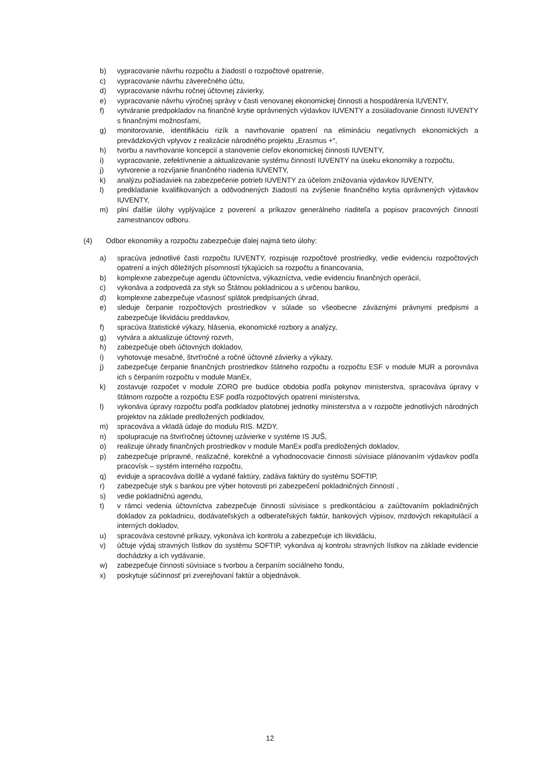b) vypracovanie návrhu rozpočtu a žiadostí o rozpočtové opatrenie,
c) vypracovanie návrhu záverečného účtu,
d) vypracovanie návrhu ročnej účtovnej závierky,
e) vypracovanie návrhu výročnej správy v časti venovanej ekonomickej činnosti a hospodárenia IUVENTY,
f) vytváranie predpokladov na finančné krytie oprávnených výdavkov IUVENTY a zosúlaďovanie činnosti IUVENTY s finančnými možnosťami,
g) monitorovanie, identifikáciu rizík a navrhovanie opatrení na elimináciu negatívnych ekonomických a prevádzkových vplyvov z realizácie národného projektu „Erasmus +“,
h) tvorbu a navrhovanie koncepcií a stanovenie cieľov ekonomickej činnosti IUVENTY,
i) vypracovanie, zefektívnenie a aktualizovanie systému činností IUVENTY na úseku ekonomiky a rozpočtu,
j) vytvorenie a rozvíjanie finančného riadenia IUVENTY,
k) analýzu požiadaviek na zabezpečenie potrieb IUVENTY za účelom znižovania výdavkov IUVENTY,
l) predkladanie kvalifikovaných a odôvodnených žiadostí na zvýšenie finančného krytia oprávnených výdavkov IUVENTY,
m) plní ďalšie úlohy vyplývajúce z poverení a príkazov generálneho riaditeľa a popisov pracovných činností zamestnancov odboru.
(4) Odbor ekonomiky a rozpočtu zabezpečuje ďalej najmä tieto úlohy:
a) spracúva jednotlivé časti rozpočtu IUVENTY, rozpisuje rozpočtové prostriedky, vedie evidenciu rozpočtových opatrení a iných dôležitých písomností týkajúcich sa rozpočtu a financovania,
b) komplexne zabezpečuje agendu účtovníctva, výkazníctva, vedie evidenciu finančných operácií,
c) vykonáva a zodpovedá za styk so Štátnou pokladnicou a s určenou bankou,
d) komplexne zabezpečuje včasnosť splátok predpísaných úhrad,
e) sleduje čerpanie rozpočtových prostriedkov v súlade so všeobecne záväznými právnymi predpismi a zabezpečuje likvidáciu preddavkov,
f) spracúva štatistické výkazy, hlásenia, ekonomické rozbory a analýzy,
g) vytvára a aktualizuje účtovný rozvrh,
h) zabezpečuje obeh účtovných dokladov,
i) vyhotovuje mesačné, štvrťročné a ročné účtovné závierky a výkazy,
j) zabezpečuje čerpanie finančných prostriedkov štátneho rozpočtu a rozpočtu ESF v module MUR a porovnáva ich s čerpaním rozpočtu v module ManEx,
k) zostavuje rozpočet v module ZORO pre budúce obdobia podľa pokynov ministerstva, spracováva úpravy v štátnom rozpočte a rozpočtu ESF podľa rozpočtových opatrení ministerstva,
l) vykonáva úpravy rozpočtu podľa podkladov platobnej jednotky ministerstva a v rozpočte jednotlivých národných projektov na základe predložených podkladov,
m) spracováva a vkladá údaje do modulu RIS. MZDY,
n) spolupracuje na štvrťročnej účtovnej uzávierke v systéme IS JUŠ,
o) realizuje úhrady finančných prostriedkov v module ManEx podľa predložených dokladov,
p) zabezpečuje prípravné, realizačné, korekčné a vyhodnocovacie činnosti súvisiace plánovaním výdavkov podľa pracovísk – systém interného rozpočtu,
q) eviduje a spracováva došlé a vydané faktúry, zadáva faktúry do systému SOFTIP,
r) zabezpečuje styk s bankou pre výber hotovosti pri zabezpečení pokladničných činností ,
s) vedie pokladničnú agendu,
t) v rámci vedenia účtovníctva zabezpečuje činnosti súvisiace s predkontáciou a zaúčtovaním pokladničných dokladov za pokladnicu, dodávateľských a odberateľských faktúr, bankových výpisov, mzdových rekapitulácií a interných dokladov,
u) spracováva cestovné príkazy, vykonáva ich kontrolu a zabezpečuje ich likvidáciu,
v) účtuje výdaj stravných lístkov do systému SOFTIP, vykonáva aj kontrolu stravných lístkov na základe evidencie dochádzky a ich vydávanie,
w) zabezpečuje činnosti súvisiace s tvorbou a čerpaním sociálneho fondu,
x) poskytuje súčinnosť pri zverejňovaní faktúr a objednávok.
12